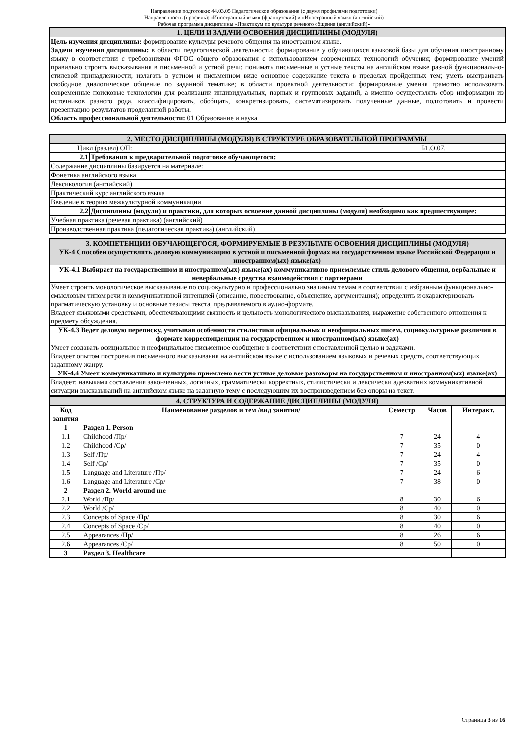Направление подготовки: 44.03.05 Педагогическое образование (с двумя профилями подготовки)
Направленность (профиль): «Иностранный язык» (французский) и «Иностранный язык» (английский)
Рабочая программа дисциплины «Практикум по культуре речевого общения (английский)»
| 1. ЦЕЛИ И ЗАДАЧИ ОСВОЕНИЯ ДИСЦИПЛИНЫ (МОДУЛЯ) |
| Цель изучения дисциплины: формирование культуры речевого общения на иностранном языке. Задачи изучения дисциплины: в области педагогической деятельности: формирование у обучающихся языковой базы для обучения иностранному языку в соответствии с требованиями ФГОС общего образования с использованием современных технологий обучения; формирование умений правильно строить высказывания в письменной и устной речи; понимать письменные и устные тексты на английском языке разной функционально-стилевой принадлежности; излагать в устном и письменном виде основное содержание текста в пределах пройденных тем; уметь выстраивать свободное диалогическое общение по заданной тематике; в области проектной деятельности: формирование умения грамотно использовать современные поисковые технологии для реализации индивидуальных, парных и групповых заданий, а именно осуществлять сбор информации из источников разного рода, классифицировать, обобщать, конкретизировать, систематизировать полученные данные, подготовить и провести презентацию результатов проделанной работы. Область профессиональной деятельности: 01 Образование и наука |
| 2. МЕСТО ДИСЦИПЛИНЫ (МОДУЛЯ) В СТРУКТУРЕ ОБРАЗОВАТЕЛЬНОЙ ПРОГРАММЫ | | |
| Цикл (раздел) ОП: | | Б1.О.07. |
| 2.1 | Требования к предварительной подготовке обучающегося: | |
| Содержание дисциплины базируется на материале: | | |
| Фонетика английского языка | | |
| Лексикология (английский) | | |
| Практический курс английского языка | | |
| Введение в теорию межкультурной коммуникации | | |
| 2.2 | Дисциплины (модули) и практики, для которых освоение данной дисциплины (модуля) необходимо как предшествующее: | |
| Учебная практика (речевая практика) (английский) | | |
| Производственная практика (педагогическая практика) (английский) | | |
| 3. КОМПЕТЕНЦИИ ОБУЧАЮЩЕГОСЯ, ФОРМИРУЕМЫЕ В РЕЗУЛЬТАТЕ ОСВОЕНИЯ ДИСЦИПЛИНЫ (МОДУЛЯ) |
| УК-4 Способен осуществлять деловую коммуникацию в устной и письменной формах на государственном языке Российской Федерации и иностранном(ых) языке(ах) |
| УК-4.1 Выбирает на государственном и иностранном(ых) языке(ах) коммуникативно приемлемые стиль делового общения, вербальные и невербальные средства взаимодействия с партнерами |
| Умеет строить монологическое высказывание по социокультурно и профессионально значимым темам в соответствии с избранным функционально-смысловым типом речи и коммуникативной интенцией (описание, повествование, объяснение, аргументация); определить и охарактеризовать прагматическую установку и основные тезисы текста, предъявляемого в аудио-формате. Владеет языковыми средствами, обеспечивающими связность и цельность монологического высказывания, выражение собственного отношения к предмету обсуждения. |
| УК-4.3 Ведет деловую переписку, учитывая особенности стилистики официальных и неофициальных писем, социокультурные различия в формате корреспонденции на государственном и иностранном(ых) языке(ах) |
| Умеет создавать официальное и неофициальное письменное сообщение в соответствии с поставленной целью и задачами. Владеет опытом построения письменного высказывания на английском языке с использованием языковых и речевых средств, соответствующих заданному жанру. |
| УК-4.4 Умеет коммуникативно и культурно приемлемо вести устные деловые разговоры на государственном и иностранном(ых) языке(ах) |
| Владеет: навыками составления законченных, логичных, грамматически корректных, стилистически и лексически адекватных коммуникативной ситуации высказываний на английском языке на заданную тему с последующим их воспроизведением без опоры на текст. |
| 4. СТРУКТУРА И СОДЕРЖАНИЕ ДИСЦИПЛИНЫ (МОДУЛЯ) | | | | |
| Код занятия | Наименование разделов и тем /вид занятия/ | Семестр | Часов | Интеракт. |
| 1 | Раздел 1. Person | | | |
| 1.1 | Childhood /Пр/ | 7 | 24 | 4 |
| 1.2 | Childhood /Ср/ | 7 | 35 | 0 |
| 1.3 | Self /Пр/ | 7 | 24 | 4 |
| 1.4 | Self /Ср/ | 7 | 35 | 0 |
| 1.5 | Language and Literature /Пр/ | 7 | 24 | 6 |
| 1.6 | Language and Literature /Ср/ | 7 | 38 | 0 |
| 2 | Раздел 2. World around me | | | |
| 2.1 | World /Пр/ | 8 | 30 | 6 |
| 2.2 | World /Ср/ | 8 | 40 | 0 |
| 2.3 | Concepts of Space /Пр/ | 8 | 30 | 6 |
| 2.4 | Concepts of Space /Ср/ | 8 | 40 | 0 |
| 2.5 | Appearances /Пр/ | 8 | 26 | 6 |
| 2.6 | Appearances /Ср/ | 8 | 50 | 0 |
| 3 | Раздел 3. Healthcare | | | |
Страница 3 из 16